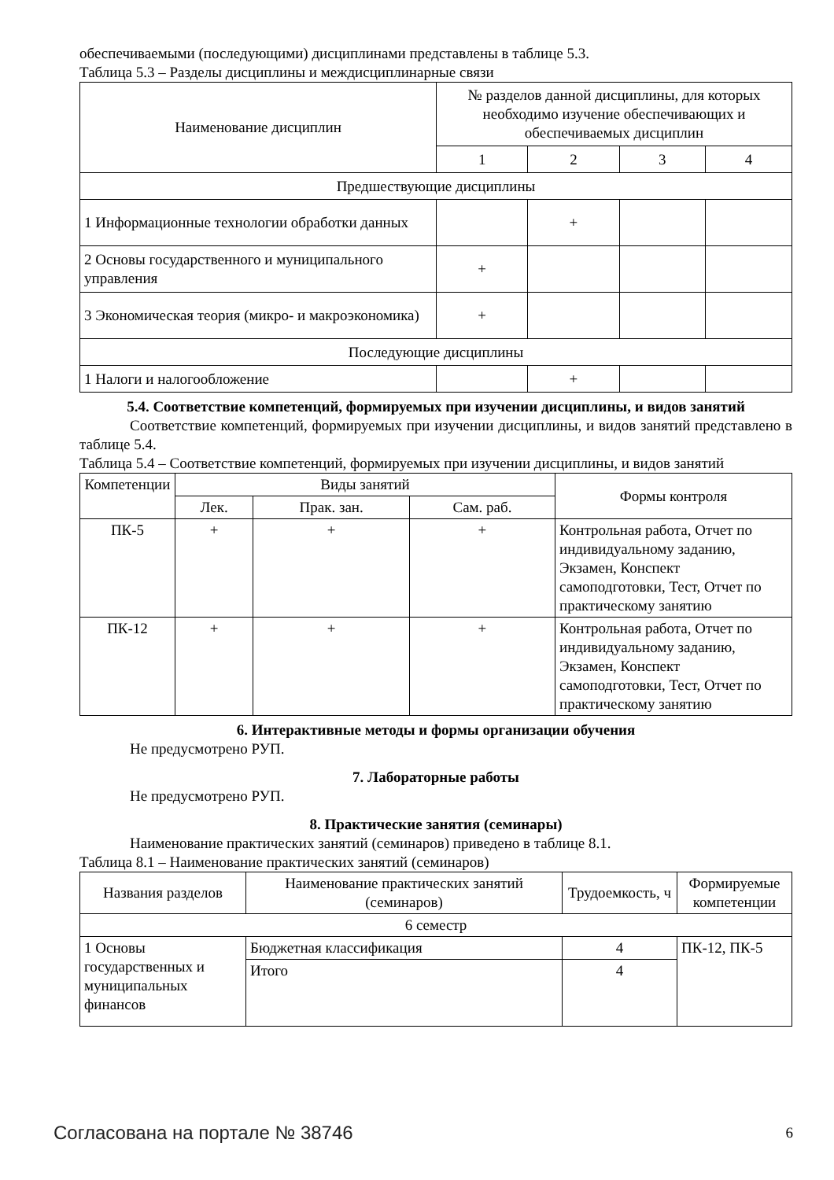обеспечиваемыми (последующими) дисциплинами представлены в таблице 5.3.
Таблица 5.3 – Разделы дисциплины и междисциплинарные связи
| Наименование дисциплин | № разделов данной дисциплины, для которых необходимо изучение обеспечивающих и обеспечиваемых дисциплин | | | |
| --- | --- | --- | --- | --- |
| | 1 | 2 | 3 | 4 |
| Предшествующие дисциплины | | | | |
| 1 Информационные технологии обработки данных | | + | | |
| 2 Основы государственного и муниципального управления | + | | | |
| 3 Экономическая теория (микро- и макроэкономика) | + | | | |
| Последующие дисциплины | | | | |
| 1 Налоги и налогообложение | | + | | |
5.4. Соответствие компетенций, формируемых при изучении дисциплины, и видов занятий
Соответствие компетенций, формируемых при изучении дисциплины, и видов занятий представлено в таблице 5.4.
Таблица 5.4 – Соответствие компетенций, формируемых при изучении дисциплины, и видов занятий
| Компетенции | Виды занятий | | | Формы контроля |
| --- | --- | --- | --- | --- |
| | Лек. | Прак. зан. | Сам. раб. | |
| ПК-5 | + | + | + | Контрольная работа, Отчет по индивидуальному заданию, Экзамен, Конспект самоподготовки, Тест, Отчет по практическому занятию |
| ПК-12 | + | + | + | Контрольная работа, Отчет по индивидуальному заданию, Экзамен, Конспект самоподготовки, Тест, Отчет по практическому занятию |
6. Интерактивные методы и формы организации обучения
Не предусмотрено РУП.
7. Лабораторные работы
Не предусмотрено РУП.
8. Практические занятия (семинары)
Наименование практических занятий (семинаров) приведено в таблице 8.1.
Таблица 8.1 – Наименование практических занятий (семинаров)
| Названия разделов | Наименование практических занятий (семинаров) | Трудоемкость, ч | Формируемые компетенции |
| --- | --- | --- | --- |
| 6 семестр | | | |
| 1 Основы государственных и муниципальных финансов | Бюджетная классификация | 4 | ПК-12, ПК-5 |
| | Итого | 4 | |
Согласована на портале № 38746 6